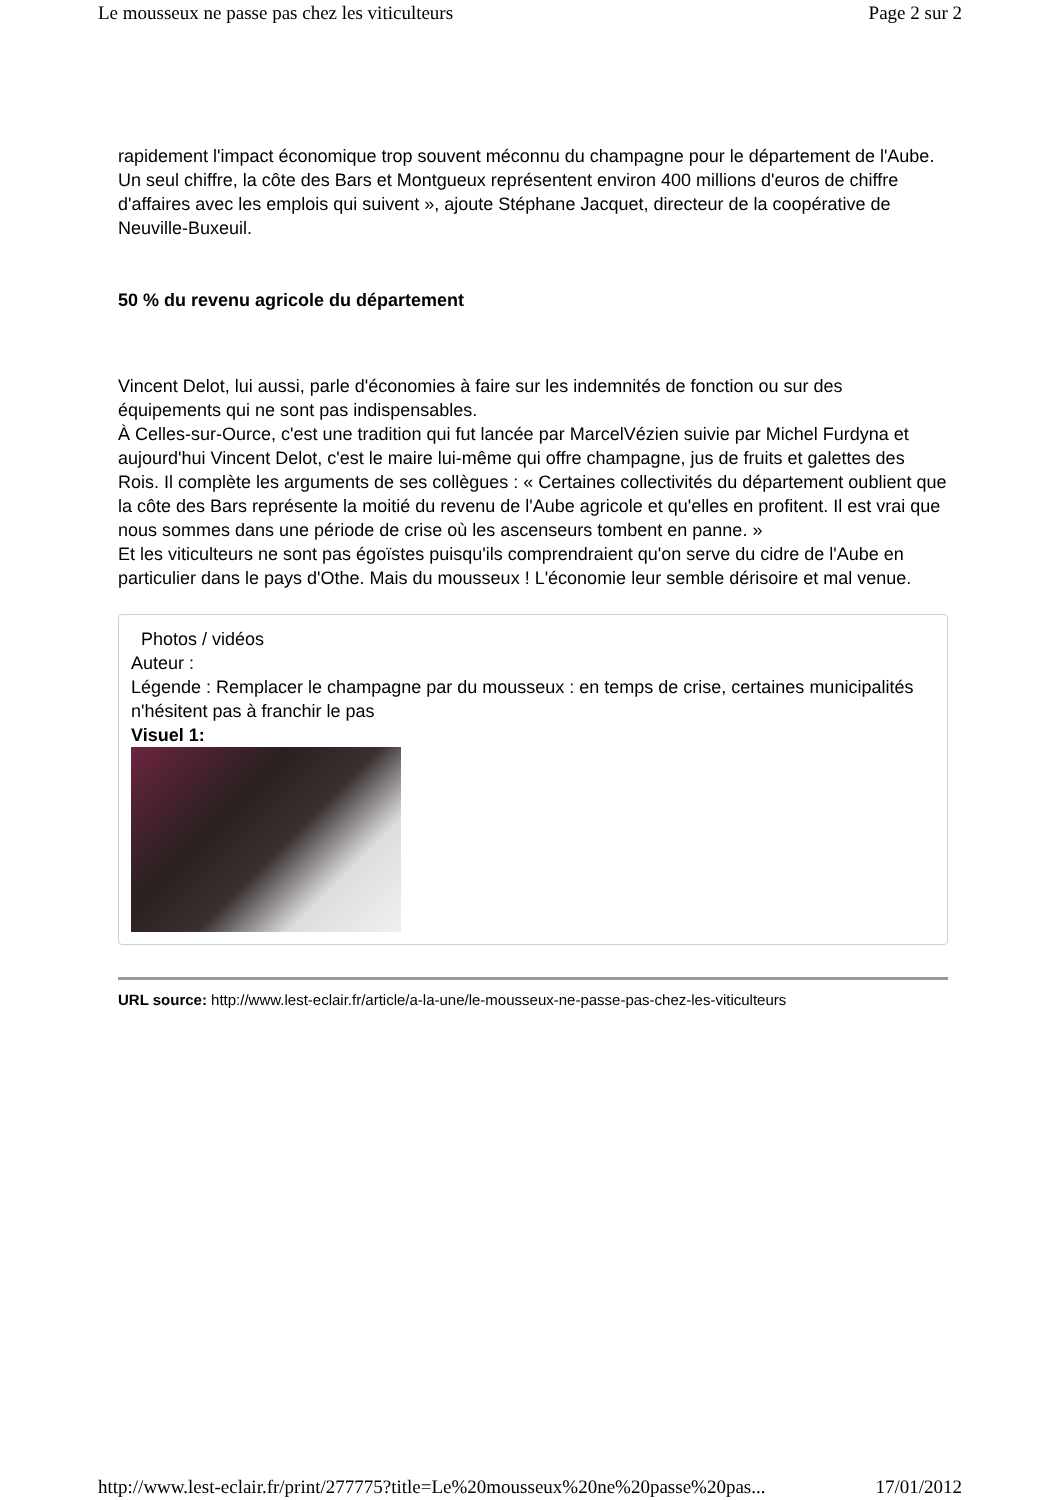Le mousseux ne passe pas chez les viticulteurs Page 2 sur 2
rapidement l'impact économique trop souvent méconnu du champagne pour le département de l'Aube. Un seul chiffre, la côte des Bars et Montgueux représentent environ 400 millions d'euros de chiffre d'affaires avec les emplois qui suivent », ajoute Stéphane Jacquet, directeur de la coopérative de Neuville-Buxeuil.
50 % du revenu agricole du département
Vincent Delot, lui aussi, parle d'économies à faire sur les indemnités de fonction ou sur des équipements qui ne sont pas indispensables.
À Celles-sur-Ource, c'est une tradition qui fut lancée par MarcelVézien suivie par Michel Furdyna et aujourd'hui Vincent Delot, c'est le maire lui-même qui offre champagne, jus de fruits et galettes des Rois. Il complète les arguments de ses collègues : « Certaines collectivités du département oublient que la côte des Bars représente la moitié du revenu de l'Aube agricole et qu'elles en profitent. Il est vrai que nous sommes dans une période de crise où les ascenseurs tombent en panne. »
Et les viticulteurs ne sont pas égoïstes puisqu'ils comprendraient qu'on serve du cidre de l'Aube en particulier dans le pays d'Othe. Mais du mousseux ! L'économie leur semble dérisoire et mal venue.
Photos / vidéos
Auteur :
Légende : Remplacer le champagne par du mousseux : en temps de crise, certaines municipalités n'hésitent pas à franchir le pas
Visuel 1:
URL source: http://www.lest-eclair.fr/article/a-la-une/le-mousseux-ne-passe-pas-chez-les-viticulteurs
http://www.lest-eclair.fr/print/277775?title=Le%20mousseux%20ne%20passe%20pas... 17/01/2012